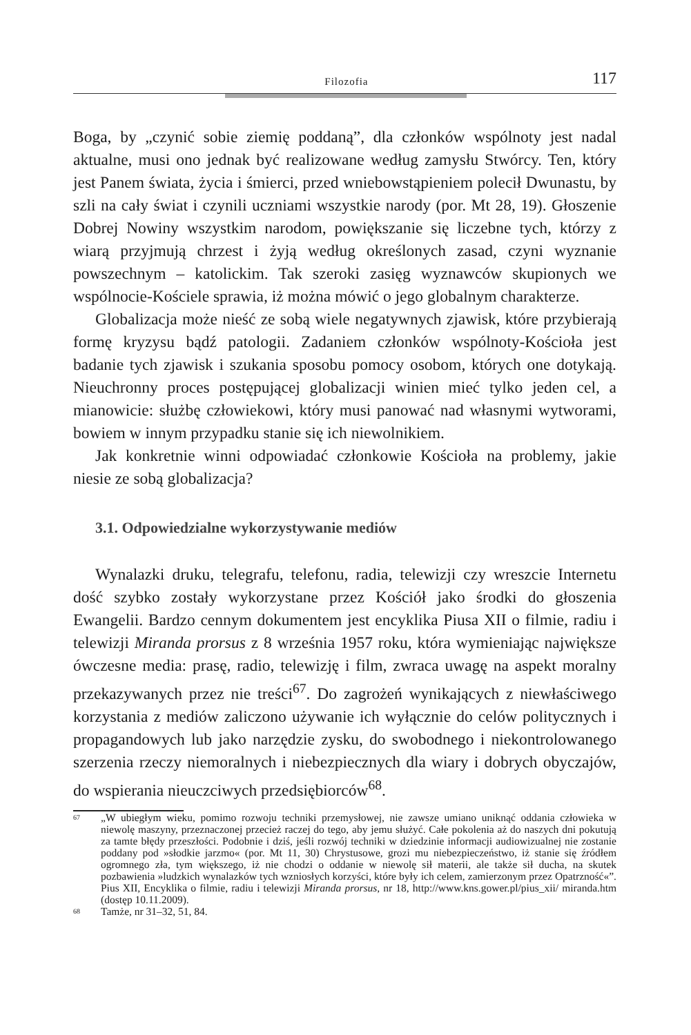Filozofia 117
Boga, by „czynić sobie ziemię poddaną”, dla członków wspólnoty jest nadal aktualne, musi ono jednak być realizowane według zamysłu Stwórcy. Ten, który jest Panem świata, życia i śmierci, przed wniebowstąpieniem polecił Dwunastu, by szli na cały świat i czynili uczniami wszystkie narody (por. Mt 28, 19). Głoszenie Dobrej Nowiny wszystkim narodom, powiększanie się liczebne tych, którzy z wiarą przyjmują chrzest i żyją według określonych zasad, czyni wyznanie powszechnym – katolickim. Tak szeroki zasięg wyznawców skupionych we wspólnocie-Kościele sprawia, iż można mówić o jego globalnym charakterze.
Globalizacja może nieść ze sobą wiele negatywnych zjawisk, które przybierają formę kryzysu bądź patologii. Zadaniem członków wspólnoty-Kościoła jest badanie tych zjawisk i szukania sposobu pomocy osobom, których one dotykają. Nieuchronny proces postępującej globalizacji winien mieć tylko jeden cel, a mianowicie: służbę człowiekowi, który musi panować nad własnymi wytworami, bowiem w innym przypadku stanie się ich niewolnikiem.
Jak konkretnie winni odpowiadać członkowie Kościoła na problemy, jakie niesie ze sobą globalizacja?
3.1. Odpowiedzialne wykorzystywanie mediów
Wynalazki druku, telegrafu, telefonu, radia, telewizji czy wreszcie Internetu dość szybko zostały wykorzystane przez Kościół jako środki do głoszenia Ewangelii. Bardzo cennym dokumentem jest encyklika Piusa XII o filmie, radiu i telewizji Miranda prorsus z 8 września 1957 roku, która wymieniając największe ówczesne media: prasę, radio, telewizję i film, zwraca uwagę na aspekt moralny przekazywanych przez nie treści<sup>67</sup>. Do zagrożeń wynikających z niewłaściwego korzystania z mediów zaliczono używanie ich wyłącznie do celów politycznych i propagandowych lub jako narzędzie zysku, do swobodnego i niekontrolowanego szerzenia rzeczy niemoralnych i niebezpiecznych dla wiary i dobrych obyczajów, do wspierania nieuczciwych przedsiębiorców<sup>68</sup>.
67 „W ubiegłym wieku, pomimo rozwoju techniki przemysłowej, nie zawsze umiano uniknąć oddania człowieka w niewolę maszyny, przeznaczonej przecież raczej do tego, aby jemu służyć. Całe pokolenia aż do naszych dni pokutują za tamte błędy przeszłości. Podobnie i dziś, jeśli rozwój techniki w dziedzinie informacji audiowizualnej nie zostanie poddany pod »słodkie jarzmo« (por. Mt 11, 30) Chrystusowe, grozi mu niebezpieczeństwo, iż stanie się źródłem ogromnego zła, tym większego, iż nie chodzi o oddanie w niewolę sił materii, ale także sił ducha, na skutek pozbawienia »ludzkich wynalazków tych wzniosłych korzyści, które były ich celem, zamierzonym przez Opatrzność«”. Pius XII, Encyklika o filmie, radiu i telewizji Miranda prorsus, nr 18, http://www.kns.gower.pl/pius_xii/ miranda.htm (dostęp 10.11.2009).
68 Tamże, nr 31–32, 51, 84.